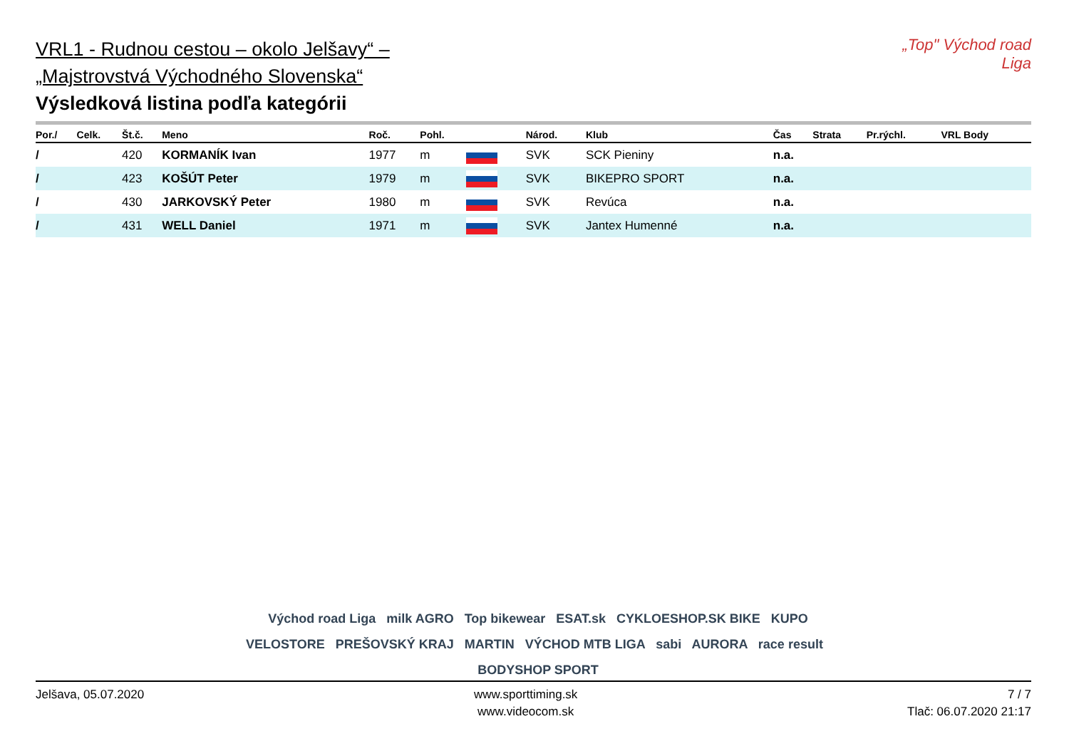„Top" Východ road Liga
VRL1 - Rudnou cestou – okolo Jelšavy“ –
„Majstrovstvá Východného Slovenska“
Výsledková listina podľa kategórii
| Por./ | Celk. | Št.č. | Meno | Roč. | Pohl. | | Národ. | Klub | Čas | Strata | Pr.rýchl. | VRL Body |
| --- | --- | --- | --- | --- | --- | --- | --- | --- | --- | --- | --- | --- |
| / | | 420 | KORMANÍK Ivan | 1977 | m | | SVK | SCK Pieniny | n.a. | | | |
| / | | 423 | KOŠÚT Peter | 1979 | m | | SVK | BIKEPRO SPORT | n.a. | | | |
| / | | 430 | JARKOVSKÝ Peter | 1980 | m | | SVK | Revúca | n.a. | | | |
| / | | 431 | WELL Daniel | 1971 | m | | SVK | Jantex Humenné | n.a. | | | |
Východ road Liga milk AGRO Top bikewear ESAT.sk CYKLOESHOP.SK BIKE KUPO
VELOSTORE PREŠOVSKÝ KRAJ MARTIN VÝCHOD MTB LIGA sabi AURORA race result BODYSHOP SPORT
Jelšava, 05.07.2020 www.sporttiming.sk
www.videocom.sk
7 / 7
Tlač: 06.07.2020 21:17